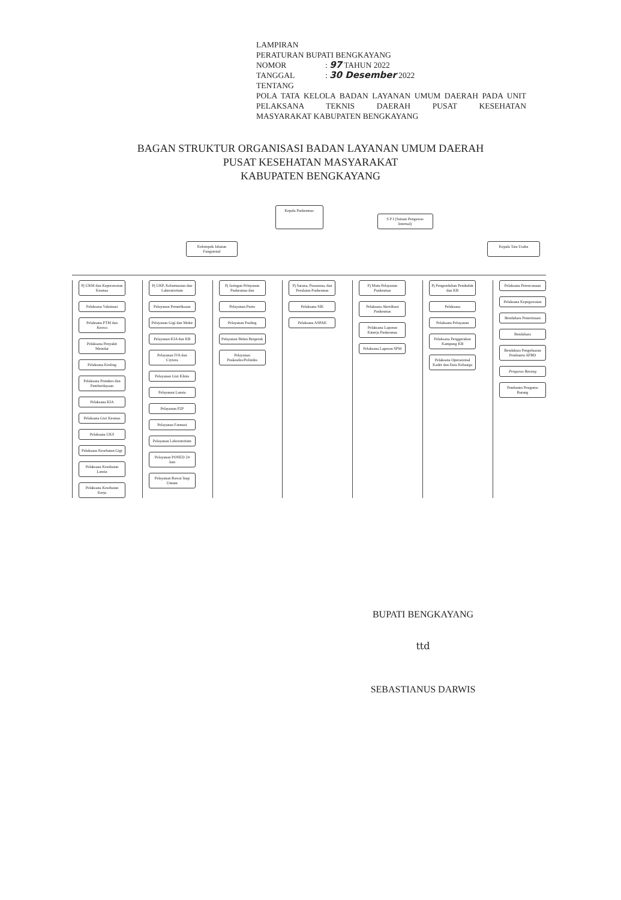LAMPIRAN
PERATURAN BUPATI BENGKAYANG
NOMOR: 97 TAHUN 2022
TANGGAL: 30 Desember 2022
TENTANG
POLA TATA KELOLA BADAN LAYANAN UMUM DAERAH PADA UNIT PELAKSANA TEKNIS DAERAH PUSAT KESEHATAN
MASYARAKAT KABUPATEN BENGKAYANG
BAGAN STRUKTUR ORGANISASI BADAN LAYANAN UMUM DAERAH
PUSAT KESEHATAN MASYARAKAT
KABUPATEN BENGKAYANG
Kepala Puskesmas
S P I (Satuan Pengawas Internal)
Kelompok Jabatan Fungsional
Kepala Tata Usaha
Pj UKM dan Keperawatan Kesmas
Pelaksana Vaksinasi
Pelaksana PTM dan Keswa
Pelaksana Penyakit Menular
Pelaksana Kesling
Pelaksana Promkes dan Pemberdayaan
Pelaksana KIA
Pelaksana Gizi Kesmas
Pelaksana UKS
Pelaksana Kesehatan Gigi
Pelaksana Kesehatan Lansia
Pelaksana Kesehatan Kerja
Pj UKP, Kefarmasian dan Laboratorium
Pelayanan Pemeriksaan
Pelayanan Gigi dan Mulut
Pelayanan KIA dan KB
Pelayanan IVA dan Crytera
Pelayanan Gizi Klinis
Pelayanan Lansia
Pelayanan P2P
Pelayanan Farmasi
Pelayanan Laboratorium
Pelayanan PONED 24 Jam
Pelayanan Rawat Inap Umum
Pj Jaringan Pelayanan Puskesmas dan
Pelayanan Pustu
Pelayanan Pusling
Pelayanan Bidan Bergerak
Pelayanan Poskesdes/Polindes
Pj Sarana, Prasarana, dan Peralatan Puskesmas
Pelaksana SIK
Pelaksana ASPAK
Pj Mutu Pelayanan Puskesmas
Pelaksana Akreditasi Puskesmas
Pelaksana Laporan Kinerja Puskesmas
Pelaksana Laporan SPM
Pj Pengendalian Penduduk dan KB
Pelaksana
Pelaksana Pelayanan
Pelaksana Penggerakan Kampung KB
Pelaksana Operasional Kader dan Data Keluarga
Pelaksana Perencanaan
Pelaksana Kepegawaian
Bendahara Penerimaan
Bendahara
Bendahara Pengeluaran Pembantu APBD
Pengurus Barang
Pembantu Pengurus Barang
BUPATI BENGKAYANG
ttd
SEBASTIANUS DARWIS